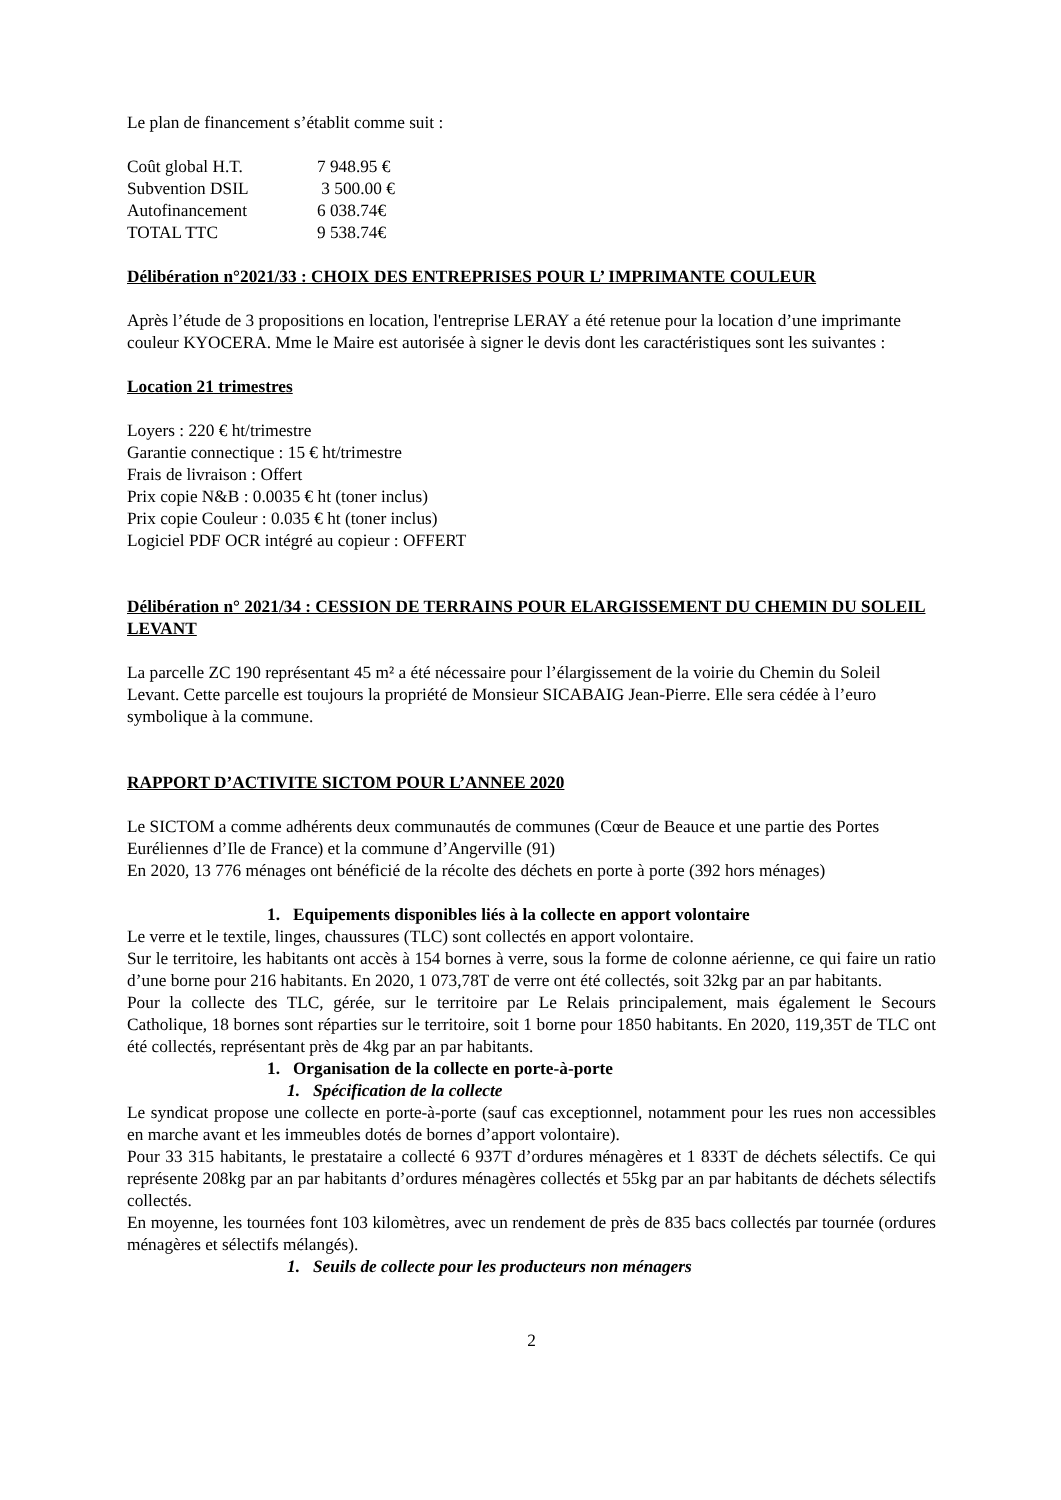Le plan de financement s’établit comme suit :
Coût global H.T. 7 948.95 €
Subvention DSIL 3 500.00 €
Autofinancement 6 038.74€
TOTAL TTC 9 538.74€
Délibération n°2021/33 : CHOIX DES ENTREPRISES POUR L’ IMPRIMANTE COULEUR
Après l’étude de 3 propositions en location, l'entreprise LERAY a été retenue pour la location d’une imprimante couleur KYOCERA. Mme le Maire est autorisée à signer le devis dont les caractéristiques sont les suivantes :
Location 21 trimestres
Loyers : 220 € ht/trimestre
Garantie connectique : 15 € ht/trimestre
Frais de livraison : Offert
Prix copie N&B : 0.0035 € ht (toner inclus)
Prix copie Couleur : 0.035 € ht (toner inclus)
Logiciel PDF OCR intégré au copieur : OFFERT
Délibération n° 2021/34 : CESSION DE TERRAINS POUR ELARGISSEMENT DU CHEMIN DU SOLEIL LEVANT
La parcelle ZC 190 représentant 45 m² a été nécessaire pour l’élargissement de la voirie du Chemin du Soleil Levant. Cette parcelle est toujours la propriété de Monsieur SICABAIG Jean-Pierre. Elle sera cédée à l’euro symbolique à la commune.
RAPPORT D’ACTIVITE SICTOM POUR L’ANNEE 2020
Le SICTOM a comme adhérents deux communautés de communes (Cœur de Beauce et une partie des Portes Euréliennes d’Ile de France) et la commune d’Angerville (91)
En 2020, 13 776 ménages ont bénéficié de la récolte des déchets en porte à porte (392 hors ménages)
1. Equipements disponibles liés à la collecte en apport volontaire
Le verre et le textile, linges, chaussures (TLC) sont collectés en apport volontaire.
Sur le territoire, les habitants ont accès à 154 bornes à verre, sous la forme de colonne aérienne, ce qui faire un ratio d’une borne pour 216 habitants. En 2020, 1 073,78T de verre ont été collectés, soit 32kg par an par habitants.
Pour la collecte des TLC, gérée, sur le territoire par Le Relais principalement, mais également le Secours Catholique, 18 bornes sont réparties sur le territoire, soit 1 borne pour 1850 habitants. En 2020, 119,35T de TLC ont été collectés, représentant près de 4kg par an par habitants.
1. Organisation de la collecte en porte-à-porte
1. Spécification de la collecte
Le syndicat propose une collecte en porte-à-porte (sauf cas exceptionnel, notamment pour les rues non accessibles en marche avant et les immeubles dotés de bornes d’apport volontaire).
Pour 33 315 habitants, le prestataire a collecté 6 937T d’ordures ménagères et 1 833T de déchets sélectifs. Ce qui représente 208kg par an par habitants d’ordures ménagères collectés et 55kg par an par habitants de déchets sélectifs collectés.
En moyenne, les tournées font 103 kilomètres, avec un rendement de près de 835 bacs collectés par tournée (ordures ménagères et sélectifs mélangés).
1. Seuils de collecte pour les producteurs non ménagers
2